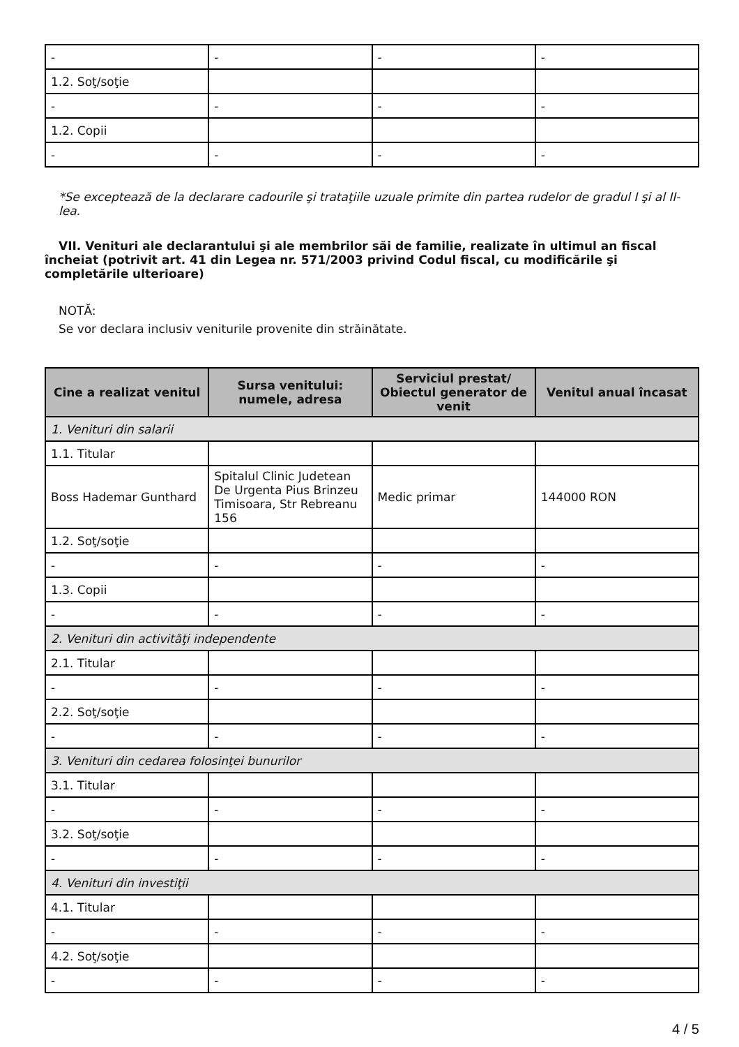| - | - | - | - |
| 1.2. Soţ/soţie | | | |
| - | - | - | - |
| 1.2. Copii | | | |
| - | - | - | - |
*Se exceptează de la declarare cadourile şi trataţiile uzuale primite din partea rudelor de gradul I şi al II-lea.
VII. Venituri ale declarantului şi ale membrilor săi de familie, realizate în ultimul an fiscal încheiat (potrivit art. 41 din Legea nr. 571/2003 privind Codul fiscal, cu modificările şi completările ulterioare)
NOTĂ:
Se vor declara inclusiv veniturile provenite din străinătate.
| Cine a realizat venitul | Sursa venitului: numele, adresa | Serviciul prestat/ Obiectul generator de venit | Venitul anual încasat |
| --- | --- | --- | --- |
| 1. Venituri din salarii | | | |
| 1.1. Titular | | | |
| Boss Hademar Gunthard | Spitalul Clinic Judetean De Urgenta Pius Brinzeu Timisoara, Str Rebreanu 156 | Medic primar | 144000 RON |
| 1.2. Soţ/soţie | | | |
| - | - | - | - |
| 1.3. Copii | | | |
| - | - | - | - |
| 2. Venituri din activităţi independente | | | |
| 2.1. Titular | | | |
| - | - | - | - |
| 2.2. Soţ/soţie | | | |
| - | - | - | - |
| 3. Venituri din cedarea folosinţei bunurilor | | | |
| 3.1. Titular | | | |
| - | - | - | - |
| 3.2. Soţ/soţie | | | |
| - | - | - | - |
| 4. Venituri din investiţii | | | |
| 4.1. Titular | | | |
| - | - | - | - |
| 4.2. Soţ/soţie | | | |
| - | - | - | - |
4 / 5